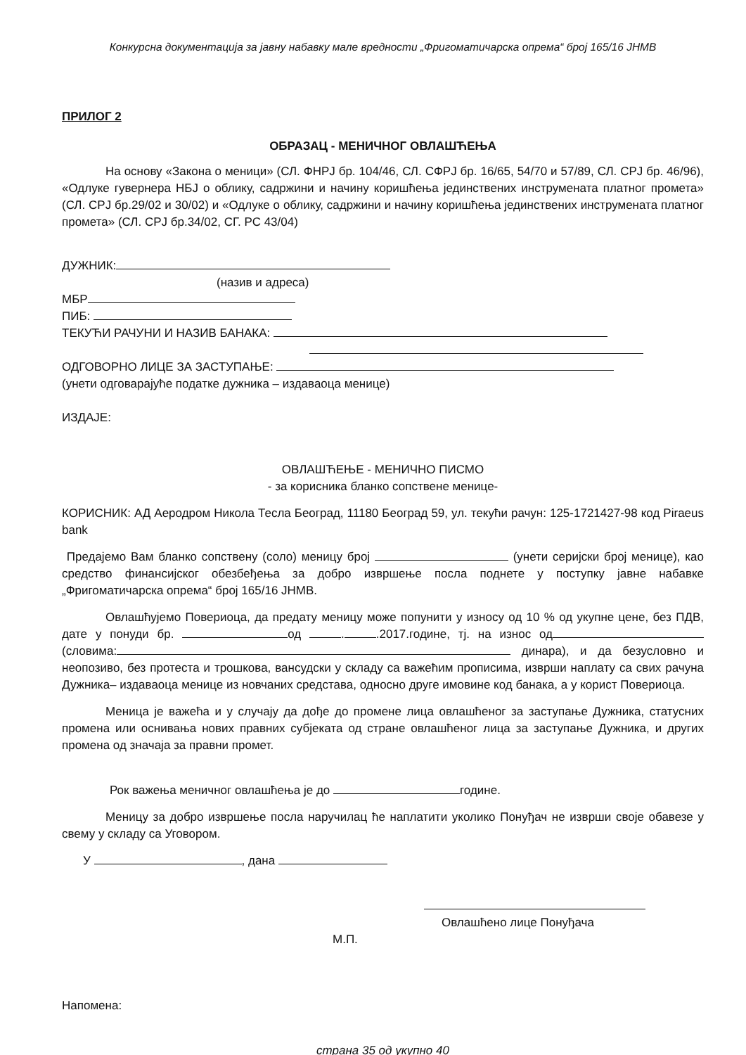Конкурсна документација за јавну набавку мале вредности „Фригоматичарска опрема“ број 165/16 ЈНМВ
ПРИЛОГ 2
ОБРАЗАЦ - МЕНИЧНОГ ОВЛАШЋЕЊА
На основу «Закона о меници» (СЛ. ФНРЈ бр. 104/46, СЛ. СФРЈ бр. 16/65, 54/70 и 57/89, СЛ. СРЈ бр. 46/96), «Одлуке гувернера НБЈ о облику, садржини и начину коришћења јединствених инструмената платног промета» (СЛ. СРЈ бр.29/02 и 30/02) и «Одлуке о облику, садржини и начину коришћења јединствених инструмената платног промета» (СЛ. СРЈ бр.34/02, СГ. РС 43/04)
ДУЖНИК:
(назив и адреса)
МБР
ПИБ:
ТЕКУЋИ РАЧУНИ И НАЗИВ БАНАКА:
ОДГОВОРНО ЛИЦЕ ЗА ЗАСТУПАЊЕ:
(унети одговарајуће податке дужника – издаваоца менице)
ИЗДАЈЕ:
ОВЛАШЋЕЊЕ - МЕНИЧНО ПИСМО
- за корисника бланко сопствене менице-
КОРИСНИК: АД Аеродром Никола Тесла Београд, 11180 Београд 59, ул. текући рачун: 125-1721427-98 код Piraeus bank
Предајемо Вам бланко сопствену (соло) меницу број (унети серијски број менице), као средство финансијског обезбеђења за добро извршење посла поднете у поступку јавне набавке „Фригоматичарска опрема“ број 165/16 ЈНМВ.
Овлашћујемо Повериоца, да предату меницу може попунити у износу од 10 % од укупне цене, без ПДВ, дате у понуди бр. од . .2017.године, тј. на износ од (словима: динара), и да безусловно и неопозиво, без протеста и трошкова, вансудски у складу са важећим прописима, изврши наплату са свих рачуна Дужника– издаваоца менице из новчаних средстава, односно друге имовине код банака, а у корист Повериоца.
Меница је важећа и у случају да дође до промене лица овлашћеног за заступање Дужника, статусних промена или оснивања нових правних субјеката од стране овлашћеног лица за заступање Дужника, и других промена од значаја за правни промет.
Рок важења меничног овлашћења је до године.
Меницу за добро извршење посла наручилац ће наплатити уколико Понуђач не изврши своје обавезе у свему у складу са Уговором.
У , дана
Овлашћено лице Понуђача
М.П.
Напомена:
страна 35 од укупно 40